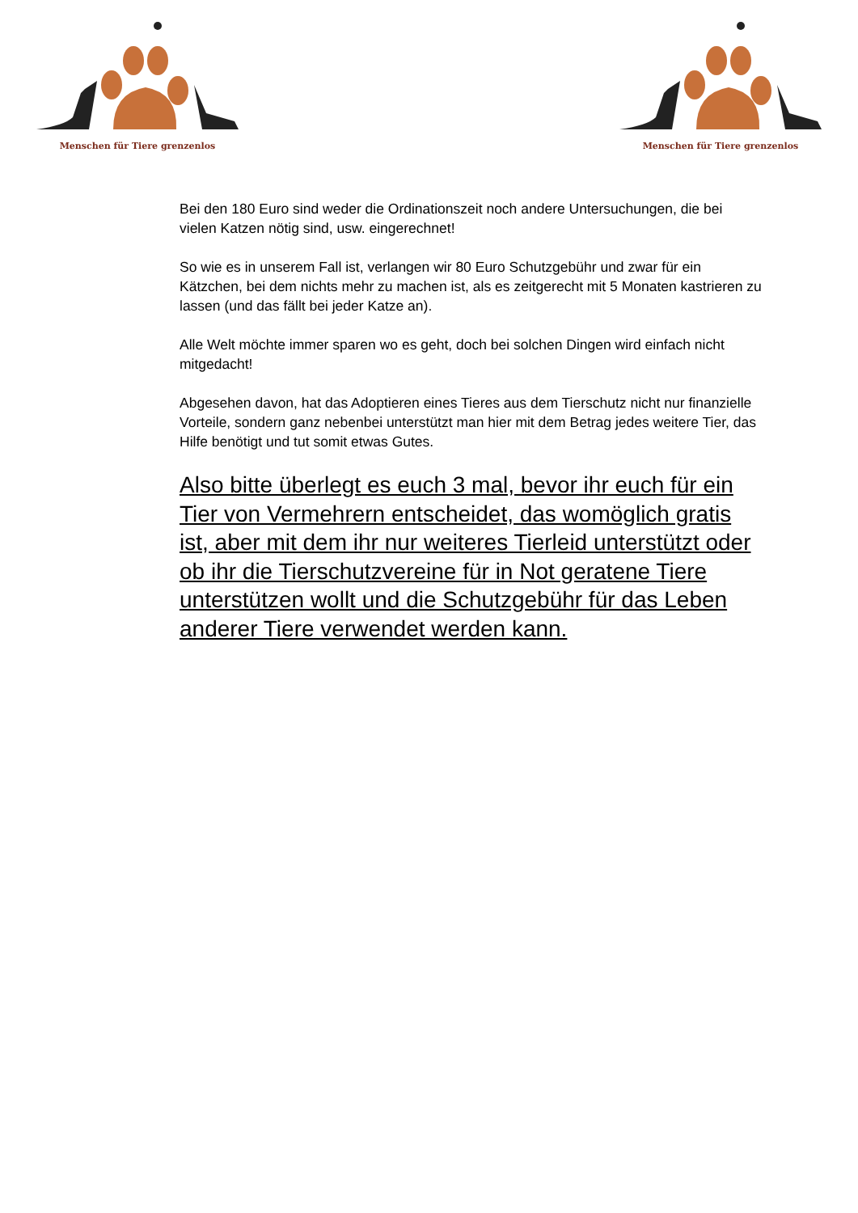Menschen für Tiere grenzenlos
Menschen für Tiere grenzenlos
Bei den 180 Euro sind weder die Ordinationszeit noch andere Untersuchungen, die bei vielen Katzen nötig sind, usw. eingerechnet!
So wie es in unserem Fall ist, verlangen wir 80 Euro Schutzgebühr und zwar für ein Kätzchen, bei dem nichts mehr zu machen ist, als es zeitgerecht mit 5 Monaten kastrieren zu lassen (und das fällt bei jeder Katze an).
Alle Welt möchte immer sparen wo es geht, doch bei solchen Dingen wird einfach nicht mitgedacht!
Abgesehen davon, hat das Adoptieren eines Tieres aus dem Tierschutz nicht nur finanzielle Vorteile, sondern ganz nebenbei unterstützt man hier mit dem Betrag jedes weitere Tier, das Hilfe benötigt und tut somit etwas Gutes.
Also bitte überlegt es euch 3 mal, bevor ihr euch für ein Tier von Vermehrern entscheidet, das womöglich gratis ist, aber mit dem ihr nur weiteres Tierleid unterstützt oder ob ihr die Tierschutzvereine für in Not geratene Tiere unterstützen wollt und die Schutzgebühr für das Leben anderer Tiere verwendet werden kann.